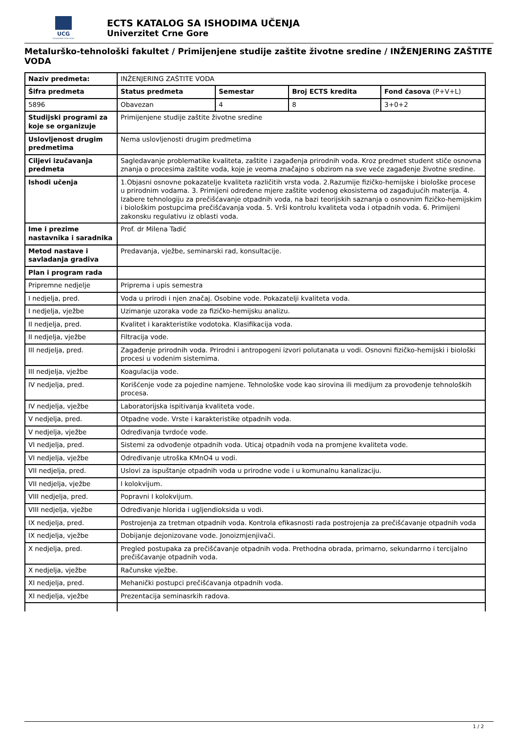UCG
Univerzitet Crne Gore
ECTS KATALOG SA ISHODIMA UČENJA
Univerzitet Crne Gore
Metalurško-tehnološki fakultet / Primijenjene studije zaštite životne sredine / INŽENJERING ZAŠTITE VODA
| Naziv predmeta: | INŽENJERING ZAŠTITE VODA | | | |
| Šifra predmeta | Status predmeta | Semestar | Broj ECTS kredita | Fond časova (P+V+L) |
| 5896 | Obavezan | 4 | 8 | 3+0+2 |
| Studijski programi za koje se organizuje | Primijenjene studije zaštite životne sredine | | | |
| Uslovljenost drugim predmetima | Nema uslovljenosti drugim predmetima | | | |
| Ciljevi izučavanja predmeta | Sagledavanje problematike kvaliteta, zaštite i zagađenja prirodnih voda. Kroz predmet student stiče osnovna znanja o procesima zaštite voda, koje je veoma značajno s obzirom na sve veće zagađenje životne sredine. | | | |
| Ishodi učenja | 1.Objasni osnovne pokazatelje kvaliteta različitih vrsta voda. 2.Razumije fizičko-hemijske i biološke procese u prirodnim vodama. 3. Primijeni određene mjere zaštite vodenog ekosistema od zagađujućih materija. 4. Izabere tehnologiju za prečišćavanje otpadnih voda, na bazi teorijskih saznanja o osnovnim fizičko-hemijskim i biološkim postupcima prečišćavanja voda. 5. Vrši kontrolu kvaliteta voda i otpadnih voda. 6. Primijeni zakonsku regulativu iz oblasti voda. | | | |
| Ime i prezime nastavnika i saradnika | Prof. dr Milena Tadić | | | |
| Metod nastave i savladanja gradiva | Predavanja, vježbe, seminarski rad, konsultacije. | | | |
| Plan i program rada | | | | |
| Pripremne nedjelje | Priprema i upis semestra | | | |
| I nedjelja, pred. | Voda u prirodi i njen značaj. Osobine vode. Pokazatelji kvaliteta voda. | | | |
| I nedjelja, vježbe | Uzimanje uzoraka vode za fizičko-hemijsku analizu. | | | |
| II nedjelja, pred. | Kvalitet i karakteristike vodotoka. Klasifikacija voda. | | | |
| II nedjelja, vježbe | Filtracija vode. | | | |
| III nedjelja, pred. | Zagađenje prirodnih voda. Prirodni i antropogeni izvori polutanata u vodi. Osnovni fizičko-hemijski i biološki procesi u vodenim sistemima. | | | |
| III nedjelja, vježbe | Koagulacija vode. | | | |
| IV nedjelja, pred. | Korišćenje vode za pojedine namjene. Tehnološke vode kao sirovina ili medijum za provođenje tehnoloških procesa. | | | |
| IV nedjelja, vježbe | Laboratorijska ispitivanja kvaliteta vode. | | | |
| V nedjelja, pred. | Otpadne vode. Vrste i karakteristike otpadnih voda. | | | |
| V nedjelja, vježbe | Određivanja tvrdoće vode. | | | |
| VI nedjelja, pred. | Sistemi za odvođenje otpadnih voda. Uticaj otpadnih voda na promjene kvaliteta vode. | | | |
| VI nedjelja, vježbe | Određivanje utroška KMnO4 u vodi. | | | |
| VII nedjelja, pred. | Uslovi za ispuštanje otpadnih voda u prirodne vode i u komunalnu kanalizaciju. | | | |
| VII nedjelja, vježbe | I kolokvijum. | | | |
| VIII nedjelja, pred. | Popravni I kolokvijum. | | | |
| VIII nedjelja, vježbe | Određivanje hlorida i ugljendioksida u vodi. | | | |
| IX nedjelja, pred. | Postrojenja za tretman otpadnih voda. Kontrola efikasnosti rada postrojenja za prečišćavanje otpadnih voda | | | |
| IX nedjelja, vježbe | Dobijanje dejonizovane vode. Jonoizmjenjivači. | | | |
| X nedjelja, pred. | Pregled postupaka za prečišćavanje otpadnih voda. Prethodna obrada, primarno, sekundarrno i tercijalno prečišćavanje otpadnih voda. | | | |
| X nedjelja, vježbe | Računske vježbe. | | | |
| XI nedjelja, pred. | Mehanički postupci prečišćavanja otpadnih voda. | | | |
| XI nedjelja, vježbe | Prezentacija seminasrkih radova. | | | |
1 / 2